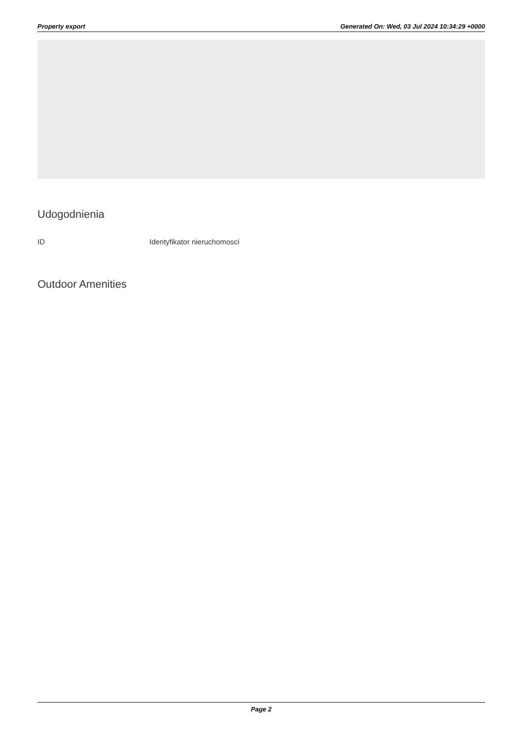Property export Generated On: Wed, 03 Jul 2024 10:34:29 +0000
Udogodnienia
ID Identyfikator nieruchomosci
Outdoor Amenities
Page 2